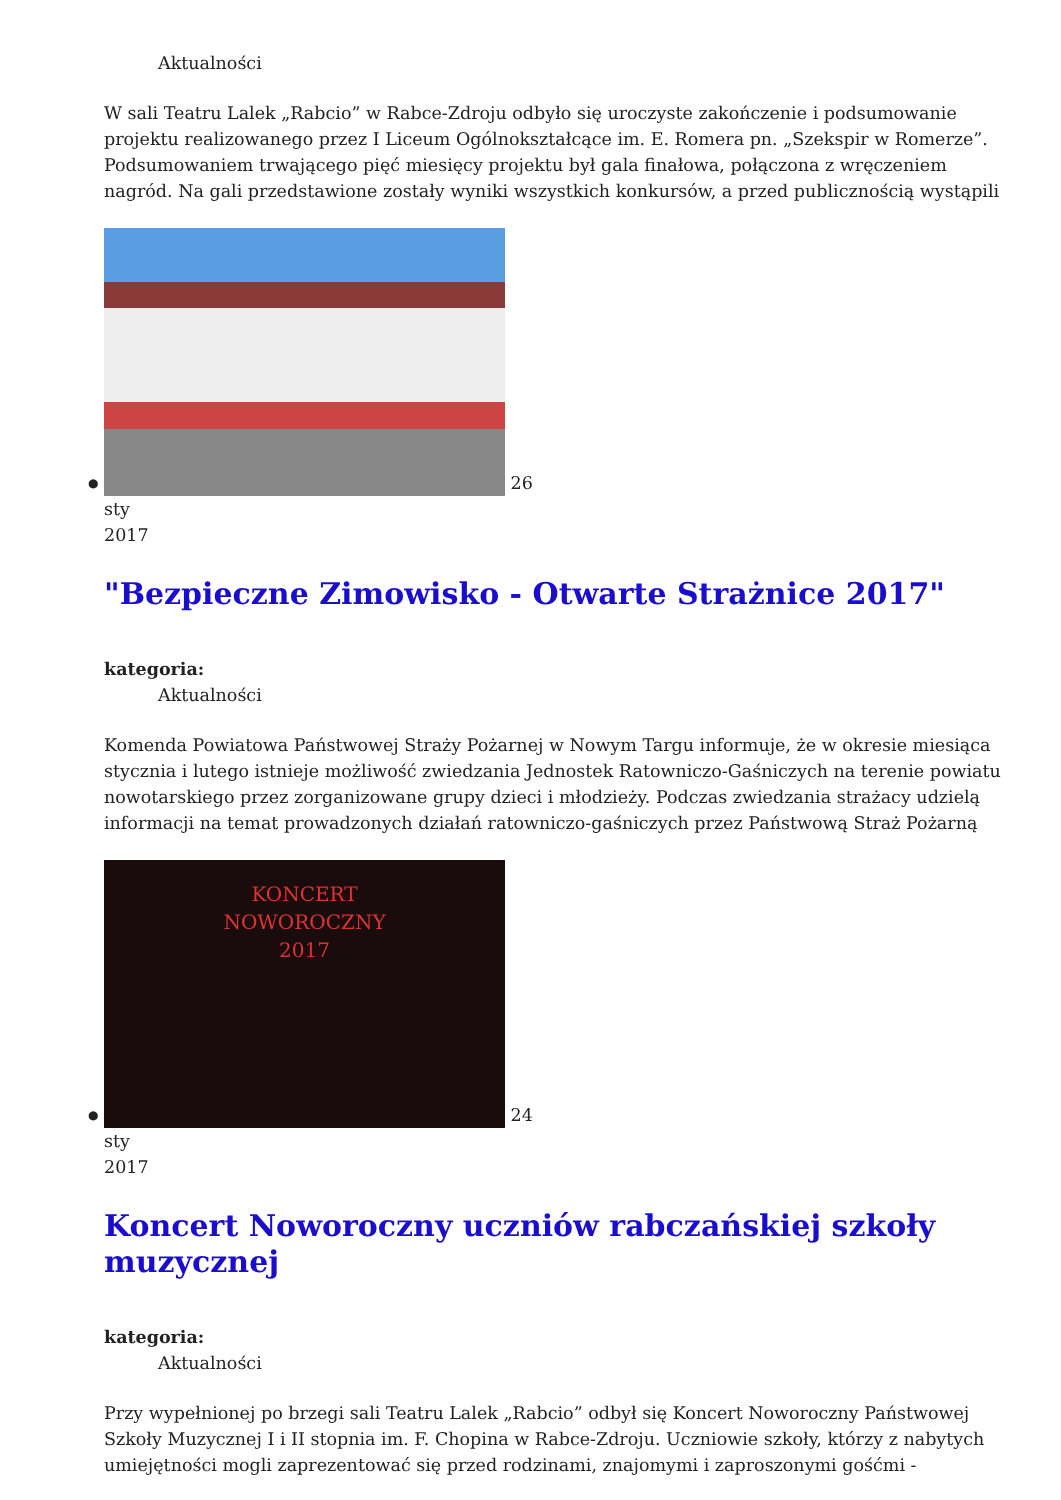Aktualności
W sali Teatru Lalek „Rabcio” w Rabce-Zdroju odbyło się uroczyste zakończenie i podsumowanie projektu realizowanego przez I Liceum Ogólnokształcące im. E. Romera pn. „Szekspir w Romerze”. Podsumowaniem trwającego pięć miesięcy projektu był gala finałowa, połączona z wręczeniem nagród. Na gali przedstawione zostały wyniki wszystkich konkursów, a przed publicznością wystąpili
●
26
sty
2017
"Bezpieczne Zimowisko - Otwarte Strażnice 2017"
kategoria:
Aktualności
Komenda Powiatowa Państwowej Straży Pożarnej w Nowym Targu informuje, że w okresie miesiąca stycznia i lutego istnieje możliwość zwiedzania Jednostek Ratowniczo-Gaśniczych na terenie powiatu nowotarskiego przez zorganizowane grupy dzieci i młodzieży. Podczas zwiedzania strażacy udzielą informacji na temat prowadzonych działań ratowniczo-gaśniczych przez Państwową Straż Pożarną
●
KONCERT
NOWOROCZNY
2017
24
sty
2017
Koncert Noworoczny uczniów rabczańskiej szkoły muzycznej
kategoria:
Aktualności
Przy wypełnionej po brzegi sali Teatru Lalek „Rabcio” odbył się Koncert Noworoczny Państwowej Szkoły Muzycznej I i II stopnia im. F. Chopina w Rabce-Zdroju. Uczniowie szkoły, którzy z nabytych umiejętności mogli zaprezentować się przed rodzinami, znajomymi i zaproszonymi gośćmi -